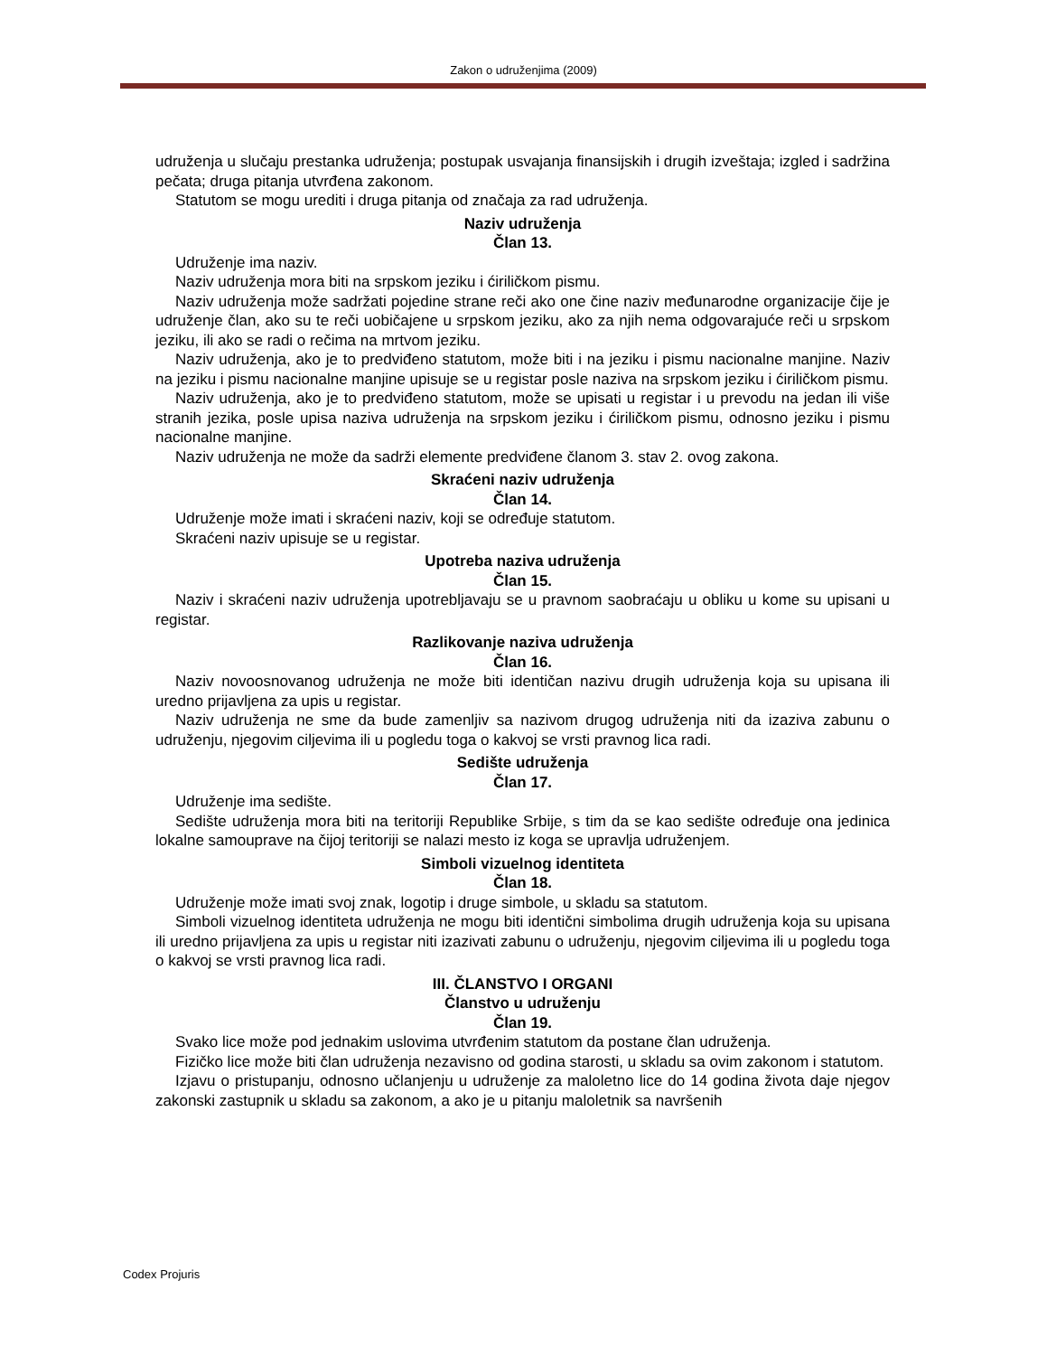Zakon o udruženjima (2009)
udruženja u slučaju prestanka udruženja; postupak usvajanja finansijskih i drugih izveštaja; izgled i sadržina pečata; druga pitanja utvrđena zakonom.
Statutom se mogu urediti i druga pitanja od značaja za rad udruženja.
Naziv udruženja
Član 13.
Udruženje ima naziv.
Naziv udruženja mora biti na srpskom jeziku i ćiriličkom pismu.
Naziv udruženja može sadržati pojedine strane reči ako one čine naziv međunarodne organizacije čije je udruženje član, ako su te reči uobičajene u srpskom jeziku, ako za njih nema odgovarajuće reči u srpskom jeziku, ili ako se radi o rečima na mrtvom jeziku.
Naziv udruženja, ako je to predviđeno statutom, može biti i na jeziku i pismu nacionalne manjine. Naziv na jeziku i pismu nacionalne manjine upisuje se u registar posle naziva na srpskom jeziku i ćiriličkom pismu.
Naziv udruženja, ako je to predviđeno statutom, može se upisati u registar i u prevodu na jedan ili više stranih jezika, posle upisa naziva udruženja na srpskom jeziku i ćiriličkom pismu, odnosno jeziku i pismu nacionalne manjine.
Naziv udruženja ne može da sadrži elemente predviđene članom 3. stav 2. ovog zakona.
Skraćeni naziv udruženja
Član 14.
Udruženje može imati i skraćeni naziv, koji se određuje statutom.
Skraćeni naziv upisuje se u registar.
Upotreba naziva udruženja
Član 15.
Naziv i skraćeni naziv udruženja upotrebljavaju se u pravnom saobraćaju u obliku u kome su upisani u registar.
Razlikovanje naziva udruženja
Član 16.
Naziv novoosnovanog udruženja ne može biti identičan nazivu drugih udruženja koja su upisana ili uredno prijavljena za upis u registar.
Naziv udruženja ne sme da bude zamenljiv sa nazivom drugog udruženja niti da izaziva zabunu o udruženju, njegovim ciljevima ili u pogledu toga o kakvoj se vrsti pravnog lica radi.
Sedište udruženja
Član 17.
Udruženje ima sedište.
Sedište udruženja mora biti na teritoriji Republike Srbije, s tim da se kao sedište određuje ona jedinica lokalne samouprave na čijoj teritoriji se nalazi mesto iz koga se upravlja udruženjem.
Simboli vizuelnog identiteta
Član 18.
Udruženje može imati svoj znak, logotip i druge simbole, u skladu sa statutom.
Simboli vizuelnog identiteta udruženja ne mogu biti identični simbolima drugih udruženja koja su upisana ili uredno prijavljena za upis u registar niti izazivati zabunu o udruženju, njegovim ciljevima ili u pogledu toga o kakvoj se vrsti pravnog lica radi.
III. ČLANSTVO I ORGANI
Članstvo u udruženju
Član 19.
Svako lice može pod jednakim uslovima utvrđenim statutom da postane član udruženja.
Fizičko lice može biti član udruženja nezavisno od godina starosti, u skladu sa ovim zakonom i statutom.
Izjavu o pristupanju, odnosno učlanjenju u udruženje za maloletno lice do 14 godina života daje njegov zakonski zastupnik u skladu sa zakonom, a ako je u pitanju maloletnik sa navršenih
Codex Projuris